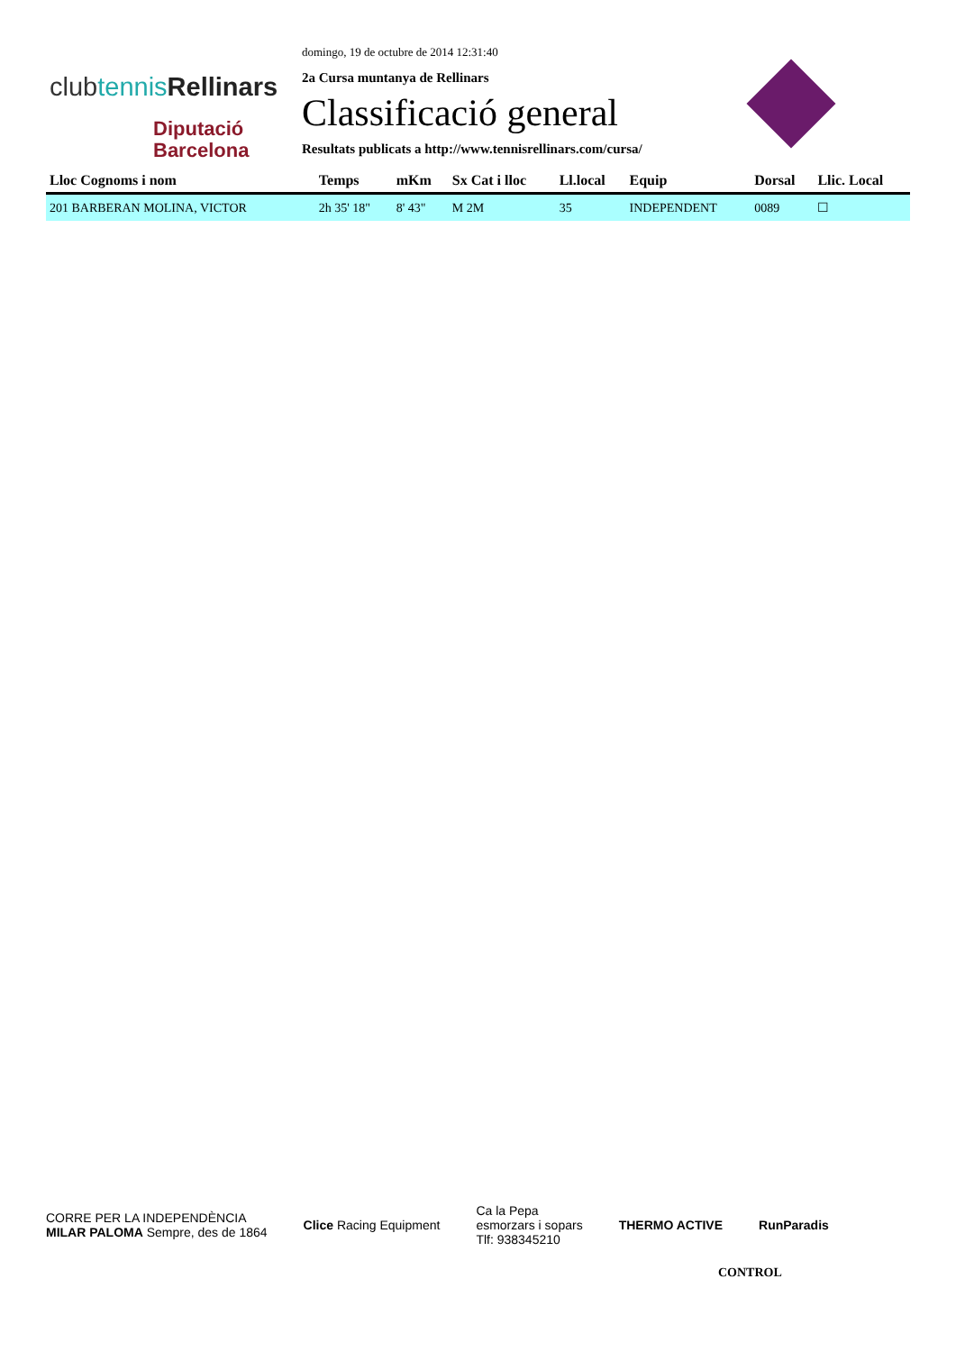clubtennis Rellinars
Diputació
Barcelona
domingo, 19 de octubre de 2014 12:31:40
2a Cursa muntanya de Rellinars
Classificació general
Resultats publicats a http://www.tennisrellinars.com/cursa/
| Lloc Cognoms i nom | Temps | mKm | Sx Cat i lloc | Ll.local | Equip | Dorsal | Llic. Local |
| --- | --- | --- | --- | --- | --- | --- | --- |
| 201 BARBERAN MOLINA, VICTOR | 2h 35' 18" | 8' 43" | M 2M | 35 | INDEPENDENT | 0089 | ☐ |
CORRE PER LA INDEPENDÈNCIA
MILAR PALOMA Sempre, des de 1864
Clice Racing Equipment
Ca la Pepa
esmorzars i sopars
Tlf: 938345210
THERMO ACTIVE RunParadis
CONTROL